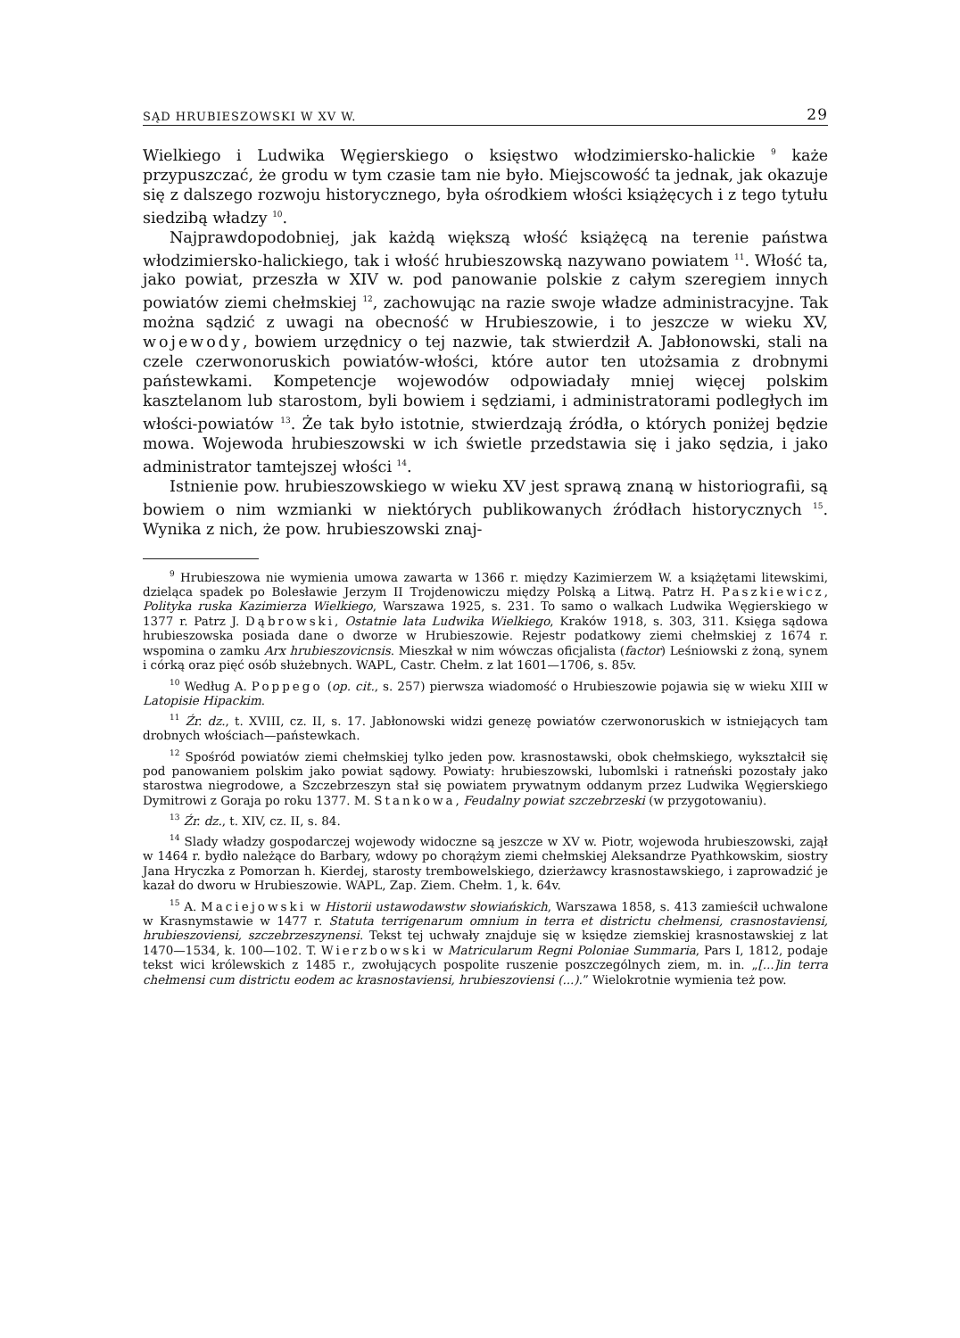SĄD HRUBIESZOWSKI W XV W. 29
Wielkiego i Ludwika Węgierskiego o księstwo włodzimiersko-halickie <sup>9</sup> każe przypuszczać, że grodu w tym czasie tam nie było. Miejscowość ta jednak, jak okazuje się z dalszego rozwoju historycznego, była ośrodkiem włości książęcych i z tego tytułu siedzibą władzy <sup>10</sup>.
Najprawdopodobniej, jak każdą większą włość książęcą na terenie państwa włodzimiersko-halickiego, tak i włość hrubieszowską nazywano powiatem <sup>11</sup>. Włość ta, jako powiat, przeszła w XIV w. pod panowanie polskie z całym szeregiem innych powiatów ziemi chełmskiej <sup>12</sup>, zachowując na razie swoje władze administracyjne. Tak można sądzić z uwagi na obecność w Hrubieszowie, i to jeszcze w wieku XV, wojewody, bowiem urzędnicy o tej nazwie, tak stwierdził A. Jabłonowski, stali na czele czerwonoruskich powiatów-włości, które autor ten utożsamia z drobnymi państewkami. Kompetencje wojewodów odpowiadały mniej więcej polskim kasztelanom lub starostom, byli bowiem i sędziami, i administratorami podległych im włości-powiatów <sup>13</sup>. Że tak było istotnie, stwierdzają źródła, o których poniżej będzie mowa. Wojewoda hrubieszowski w ich świetle przedstawia się i jako sędzia, i jako administrator tamtejszej włości <sup>14</sup>.
Istnienie pow. hrubieszowskiego w wieku XV jest sprawą znaną w historiografii, są bowiem o nim wzmianki w niektórych publikowanych źródłach historycznych <sup>15</sup>. Wynika z nich, że pow. hrubieszowski znaj-
<sup>9</sup> Hrubieszowa nie wymienia umowa zawarta w 1366 r. między Kazimierzem W. a książętami litewskimi, dzieląca spadek po Bolesławie Jerzym II Trojdenowiczu między Polską a Litwą. Patrz H. Paszkiewicz, Polityka ruska Kazimierza Wielkiego, Warszawa 1925, s. 231. To samo o walkach Ludwika Węgierskiego w 1377 r. Patrz J. Dąbrowski, Ostatnie lata Ludwika Wielkiego, Kraków 1918, s. 303, 311. Księga sądowa hrubieszowska posiada dane o dworze w Hrubieszowie. Rejestr podatkowy ziemi chełmskiej z 1674 r. wspomina o zamku Arx hrubieszovicnsis. Mieszkał w nim wówczas oficjalista (factor) Leśniowski z żoną, synem i córką oraz pięć osób służebnych. WAPL, Castr. Chełm. z lat 1601—1706, s. 85v.
<sup>10</sup> Według A. Poppego (op. cit., s. 257) pierwsza wiadomość o Hrubieszowie pojawia się w wieku XIII w Latopisie Hipackim.
<sup>11</sup> Źr. dz., t. XVIII, cz. II, s. 17. Jabłonowski widzi genezę powiatów czerwonoruskich w istniejących tam drobnych włościach—państewkach.
<sup>12</sup> Spośród powiatów ziemi chełmskiej tylko jeden pow. krasnostawski, obok chełmskiego, wykształcił się pod panowaniem polskim jako powiat sądowy. Powiaty: hrubieszowski, lubomlski i ratneński pozostały jako starostwa niegrodowe, a Szczebrzeszyn stał się powiatem prywatnym oddanym przez Ludwika Węgierskiego Dymitrowi z Goraja po roku 1377. M. Stankowa, Feudalny powiat szczebrzeski (w przygotowaniu).
<sup>13</sup> Źr. dz., t. XIV, cz. II, s. 84.
<sup>14</sup> Slady władzy gospodarczej wojewody widoczne są jeszcze w XV w. Piotr, wojewoda hrubieszowski, zajął w 1464 r. bydło należące do Barbary, wdowy po chorążym ziemi chełmskiej Aleksandrze Pyathkowskim, siostry Jana Hryczka z Pomorzan h. Kierdej, starosty trembowelskiego, dzierżawcy krasnostawskiego, i zaprowadzić je kazał do dworu w Hrubieszowie. WAPL, Zap. Ziem. Chełm. 1, k. 64v.
<sup>15</sup> A. Maciejowski w Historii ustawodawstw słowiańskich, Warszawa 1858, s. 413 zamieścił uchwalone w Krasnymstawie w 1477 r. Statuta terrigenarum omnium in terra et districtu chełmensi, crasnostaviensi, hrubieszoviensi, szczebrzeszynensi. Tekst tej uchwały znajduje się w księdze ziemskiej krasnostawskiej z lat 1470—1534, k. 100—102. T. Wierzbowski w Matricularum Regni Poloniae Summaria, Pars I, 1812, podaje tekst wici królewskich z 1485 r., zwołujących pospolite ruszenie poszczególnych ziem, m. in. „[...]in terra chełmensi cum districtu eodem ac krasnostaviensi, hrubieszoviensi (...).” Wielokrotnie wymienia też pow.